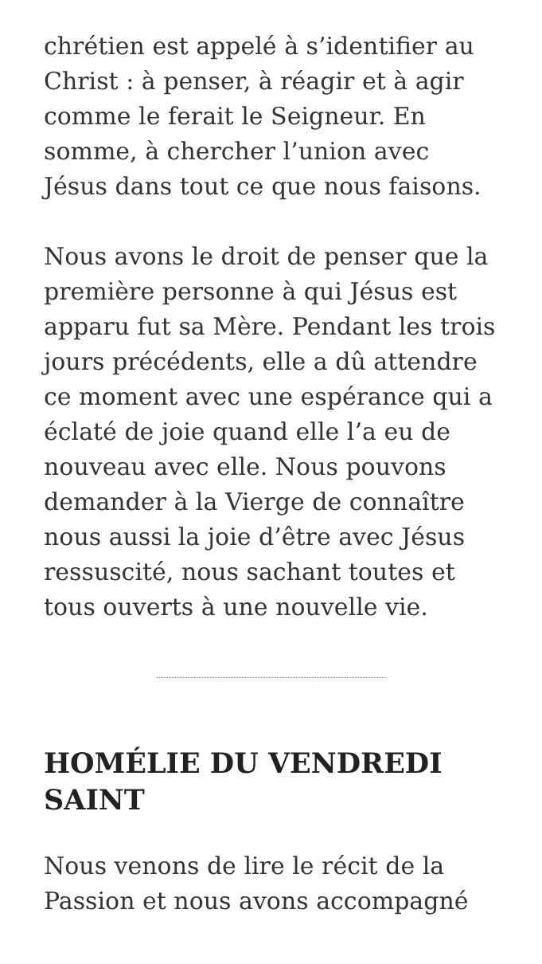chrétien est appelé à s’identifier au Christ : à penser, à réagir et à agir comme le ferait le Seigneur. En somme, à chercher l’union avec Jésus dans tout ce que nous faisons.
Nous avons le droit de penser que la première personne à qui Jésus est apparu fut sa Mère. Pendant les trois jours précédents, elle a dû attendre ce moment avec une espérance qui a éclaté de joie quand elle l’a eu de nouveau avec elle. Nous pouvons demander à la Vierge de connaître nous aussi la joie d’être avec Jésus ressuscité, nous sachant toutes et tous ouverts à une nouvelle vie.
HOMÉLIE DU VENDREDI SAINT
Nous venons de lire le récit de la Passion et nous avons accompagné